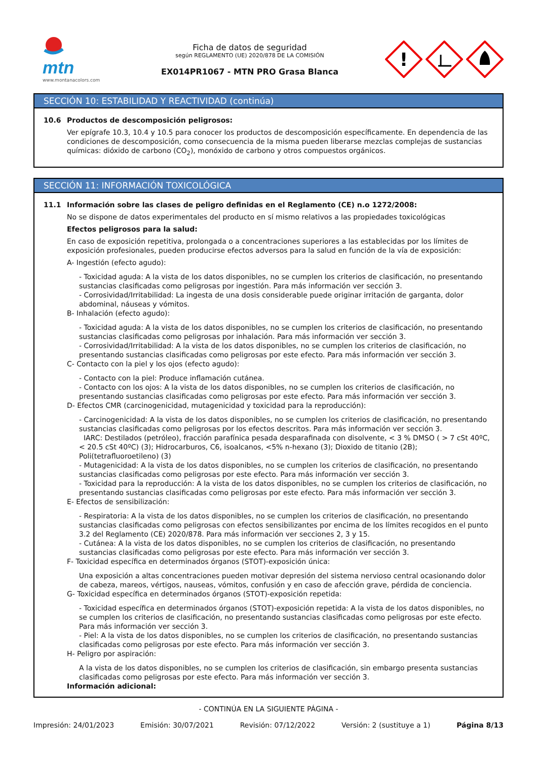mtn
www.montanacolors.com
Ficha de datos de seguridad
según REGLAMENTO (UE) 2020/878 DE LA COMISIÓN
EX014PR1067 - MTN PRO Grasa Blanca
!
SECCIÓN 10: ESTABILIDAD Y REACTIVIDAD (continúa)
10.6 Productos de descomposición peligrosos:
Ver epígrafe 10.3, 10.4 y 10.5 para conocer los productos de descomposición específicamente. En dependencia de las condiciones de descomposición, como consecuencia de la misma pueden liberarse mezclas complejas de sustancias químicas: dióxido de carbono (CO<sub>2</sub>), monóxido de carbono y otros compuestos orgánicos.
SECCIÓN 11: INFORMACIÓN TOXICOLÓGICA
11.1 Información sobre las clases de peligro definidas en el Reglamento (CE) n.o 1272/2008:
No se dispone de datos experimentales del producto en sí mismo relativos a las propiedades toxicológicas
Efectos peligrosos para la salud:
En caso de exposición repetitiva, prolongada o a concentraciones superiores a las establecidas por los límites de exposición profesionales, pueden producirse efectos adversos para la salud en función de la vía de exposición:
A- Ingestión (efecto agudo):
- Toxicidad aguda: A la vista de los datos disponibles, no se cumplen los criterios de clasificación, no presentando sustancias clasificadas como peligrosas por ingestión. Para más información ver sección 3.
- Corrosividad/Irritabilidad: La ingesta de una dosis considerable puede originar irritación de garganta, dolor abdominal, náuseas y vómitos.
B- Inhalación (efecto agudo):
- Toxicidad aguda: A la vista de los datos disponibles, no se cumplen los criterios de clasificación, no presentando sustancias clasificadas como peligrosas por inhalación. Para más información ver sección 3.
- Corrosividad/Irritabilidad: A la vista de los datos disponibles, no se cumplen los criterios de clasificación, no presentando sustancias clasificadas como peligrosas por este efecto. Para más información ver sección 3.
C- Contacto con la piel y los ojos (efecto agudo):
- Contacto con la piel: Produce inflamación cutánea.
- Contacto con los ojos: A la vista de los datos disponibles, no se cumplen los criterios de clasificación, no presentando sustancias clasificadas como peligrosas por este efecto. Para más información ver sección 3.
D- Efectos CMR (carcinogenicidad, mutagenicidad y toxicidad para la reproducción):
- Carcinogenicidad: A la vista de los datos disponibles, no se cumplen los criterios de clasificación, no presentando sustancias clasificadas como peligrosas por los efectos descritos. Para más información ver sección 3.
IARC: Destilados (petróleo), fracción parafínica pesada desparafinada con disolvente, < 3 % DMSO ( > 7 cSt 40ºC, < 20.5 cSt 40ºC) (3); Hidrocarburos, C6, isoalcanos, <5% n-hexano (3); Dioxido de titanio (2B); Poli(tetrafluoroetileno) (3)
- Mutagenicidad: A la vista de los datos disponibles, no se cumplen los criterios de clasificación, no presentando sustancias clasificadas como peligrosas por este efecto. Para más información ver sección 3.
- Toxicidad para la reproducción: A la vista de los datos disponibles, no se cumplen los criterios de clasificación, no presentando sustancias clasificadas como peligrosas por este efecto. Para más información ver sección 3.
E- Efectos de sensibilización:
- Respiratoria: A la vista de los datos disponibles, no se cumplen los criterios de clasificación, no presentando sustancias clasificadas como peligrosas con efectos sensibilizantes por encima de los límites recogidos en el punto 3.2 del Reglamento (CE) 2020/878. Para más información ver secciones 2, 3 y 15.
- Cutánea: A la vista de los datos disponibles, no se cumplen los criterios de clasificación, no presentando sustancias clasificadas como peligrosas por este efecto. Para más información ver sección 3.
F- Toxicidad específica en determinados órganos (STOT)-exposición única:
Una exposición a altas concentraciones pueden motivar depresión del sistema nervioso central ocasionando dolor de cabeza, mareos, vértigos, nauseas, vómitos, confusión y en caso de afección grave, pérdida de conciencia.
G- Toxicidad específica en determinados órganos (STOT)-exposición repetida:
- Toxicidad específica en determinados órganos (STOT)-exposición repetida: A la vista de los datos disponibles, no se cumplen los criterios de clasificación, no presentando sustancias clasificadas como peligrosas por este efecto. Para más información ver sección 3.
- Piel: A la vista de los datos disponibles, no se cumplen los criterios de clasificación, no presentando sustancias clasificadas como peligrosas por este efecto. Para más información ver sección 3.
H- Peligro por aspiración:
A la vista de los datos disponibles, no se cumplen los criterios de clasificación, sin embargo presenta sustancias clasificadas como peligrosas por este efecto. Para más información ver sección 3.
Información adicional:
- CONTINÚA EN LA SIGUIENTE PÁGINA -
Impresión: 24/01/2023 Emisión: 30/07/2021 Revisión: 07/12/2022 Versión: 2 (sustituye a 1) Página 8/13